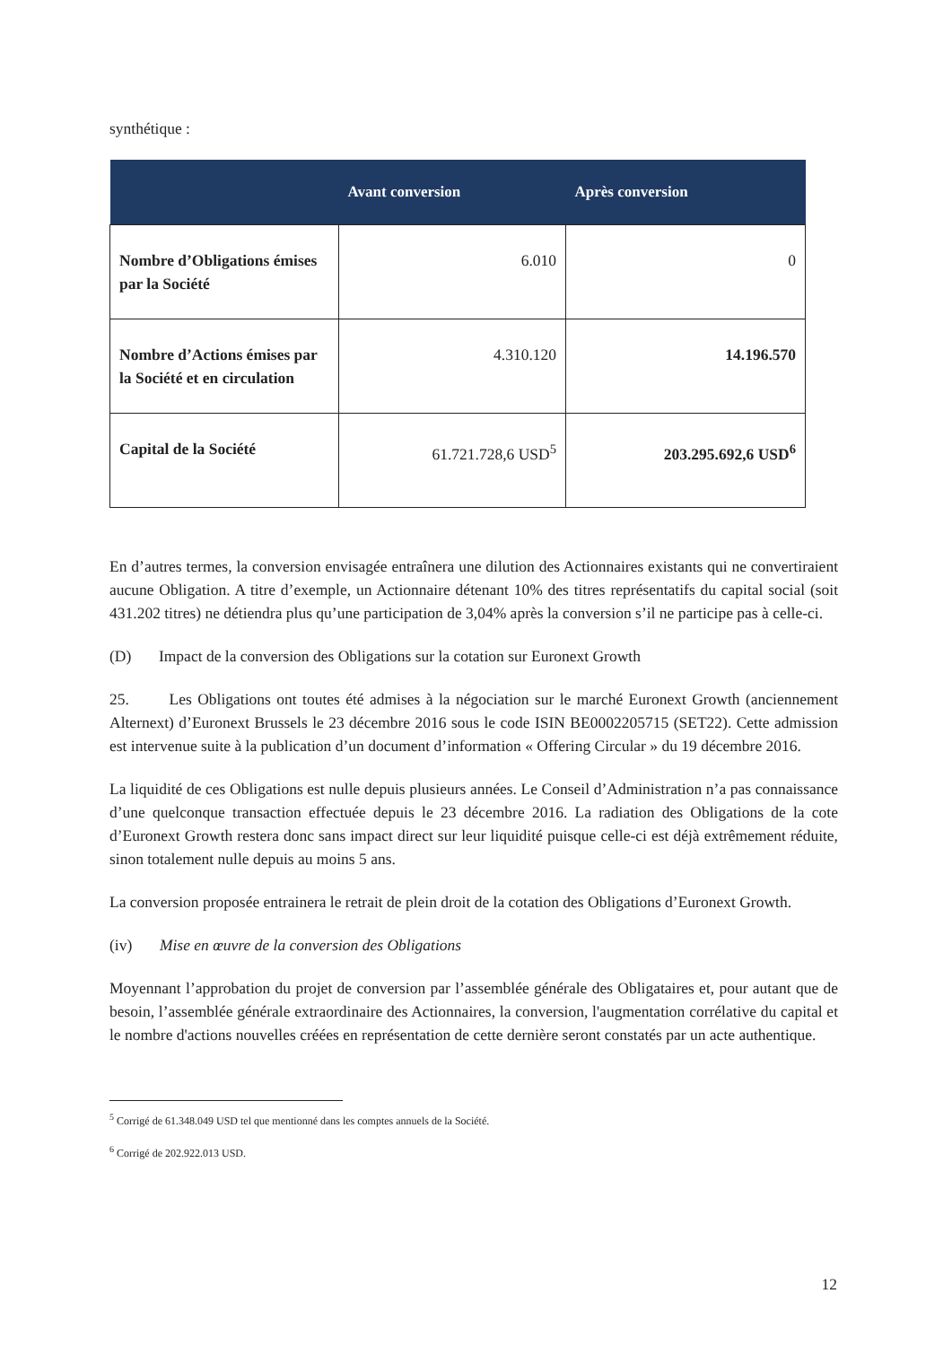synthétique :
| | Avant conversion | Après conversion |
| --- | --- | --- |
| Nombre d’Obligations émises par la Société | 6.010 | 0 |
| Nombre d’Actions émises par la Société et en circulation | 4.310.120 | 14.196.570 |
| Capital de la Société | 61.721.728,6 USD<sup>5</sup> | 203.295.692,6 USD<sup>6</sup> |
En d’autres termes, la conversion envisagée entraînera une dilution des Actionnaires existants qui ne convertiraient aucune Obligation. A titre d’exemple, un Actionnaire détenant 10% des titres représentatifs du capital social (soit 431.202 titres) ne détiendra plus qu’une participation de 3,04% après la conversion s’il ne participe pas à celle-ci.
(D) Impact de la conversion des Obligations sur la cotation sur Euronext Growth
25. Les Obligations ont toutes été admises à la négociation sur le marché Euronext Growth (anciennement Alternext) d’Euronext Brussels le 23 décembre 2016 sous le code ISIN BE0002205715 (SET22). Cette admission est intervenue suite à la publication d’un document d’information « Offering Circular » du 19 décembre 2016.
La liquidité de ces Obligations est nulle depuis plusieurs années. Le Conseil d’Administration n’a pas connaissance d’une quelconque transaction effectuée depuis le 23 décembre 2016. La radiation des Obligations de la cote d’Euronext Growth restera donc sans impact direct sur leur liquidité puisque celle-ci est déjà extrêmement réduite, sinon totalement nulle depuis au moins 5 ans.
La conversion proposée entrainera le retrait de plein droit de la cotation des Obligations d’Euronext Growth.
(iv) Mise en œuvre de la conversion des Obligations
Moyennant l’approbation du projet de conversion par l’assemblée générale des Obligataires et, pour autant que de besoin, l’assemblée générale extraordinaire des Actionnaires, la conversion, l'augmentation corrélative du capital et le nombre d'actions nouvelles créées en représentation de cette dernière seront constatés par un acte authentique.
<sup>5</sup> Corrigé de 61.348.049 USD tel que mentionné dans les comptes annuels de la Société.
<sup>6</sup> Corrigé de 202.922.013 USD.
12